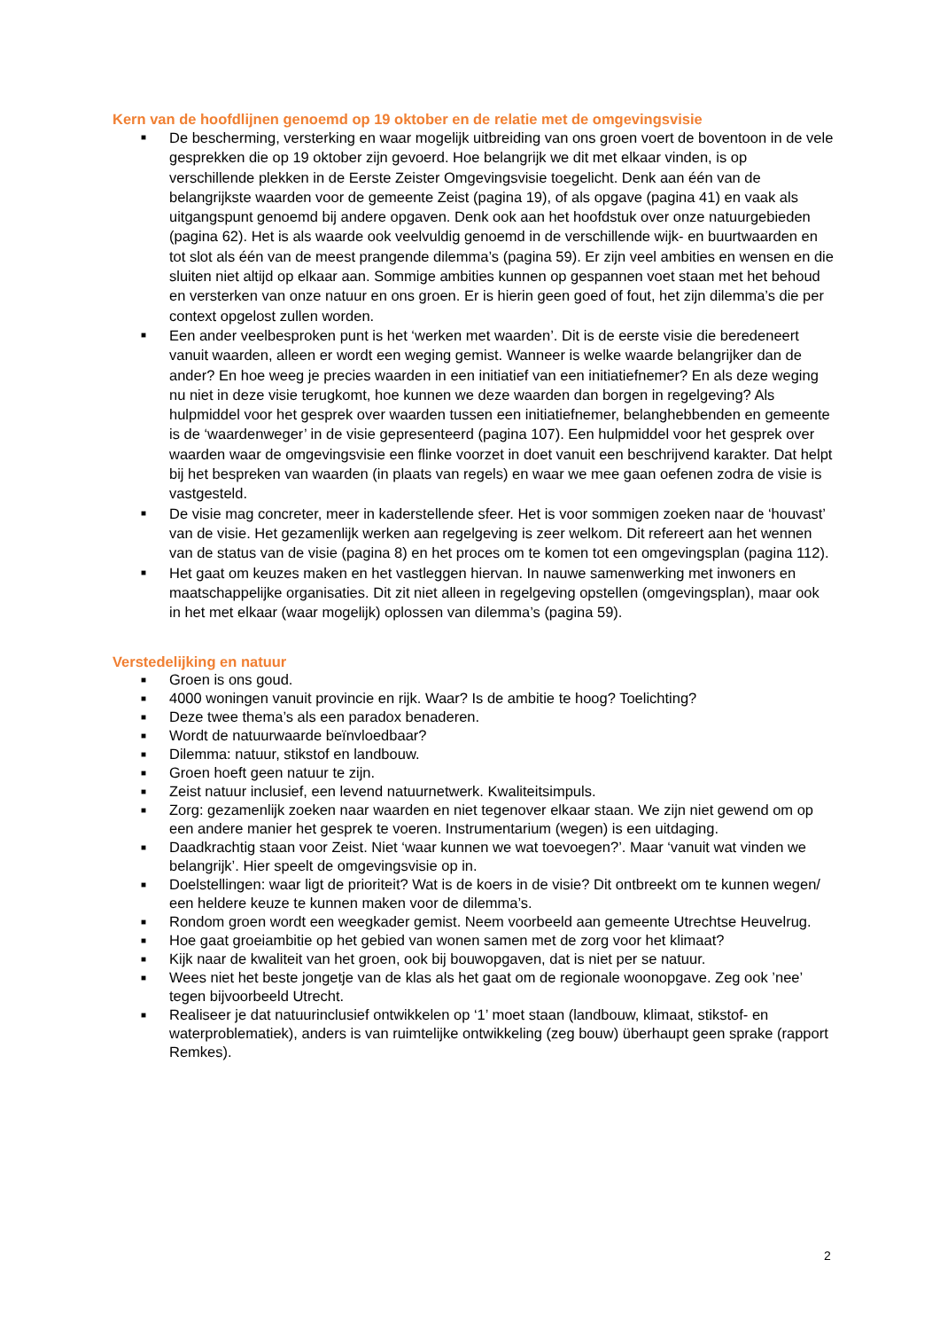Kern van de hoofdlijnen genoemd op 19 oktober en de relatie met de omgevingsvisie
■ De bescherming, versterking en waar mogelijk uitbreiding van ons groen voert de boventoon in de vele gesprekken die op 19 oktober zijn gevoerd. Hoe belangrijk we dit met elkaar vinden, is op verschillende plekken in de Eerste Zeister Omgevingsvisie toegelicht. Denk aan één van de belangrijkste waarden voor de gemeente Zeist (pagina 19), of als opgave (pagina 41) en vaak als uitgangspunt genoemd bij andere opgaven. Denk ook aan het hoofdstuk over onze natuurgebieden (pagina 62). Het is als waarde ook veelvuldig genoemd in de verschillende wijk- en buurtwaarden en tot slot als één van de meest prangende dilemma’s (pagina 59). Er zijn veel ambities en wensen en die sluiten niet altijd op elkaar aan. Sommige ambities kunnen op gespannen voet staan met het behoud en versterken van onze natuur en ons groen. Er is hierin geen goed of fout, het zijn dilemma’s die per context opgelost zullen worden.
■ Een ander veelbesproken punt is het ‘werken met waarden’. Dit is de eerste visie die beredeneert vanuit waarden, alleen er wordt een weging gemist. Wanneer is welke waarde belangrijker dan de ander? En hoe weeg je precies waarden in een initiatief van een initiatiefnemer? En als deze weging nu niet in deze visie terugkomt, hoe kunnen we deze waarden dan borgen in regelgeving? Als hulpmiddel voor het gesprek over waarden tussen een initiatiefnemer, belanghebbenden en gemeente is de ‘waardenweger’ in de visie gepresenteerd (pagina 107). Een hulpmiddel voor het gesprek over waarden waar de omgevingsvisie een flinke voorzet in doet vanuit een beschrijvend karakter. Dat helpt bij het bespreken van waarden (in plaats van regels) en waar we mee gaan oefenen zodra de visie is vastgesteld.
■ De visie mag concreter, meer in kaderstellende sfeer. Het is voor sommigen zoeken naar de ‘houvast’ van de visie. Het gezamenlijk werken aan regelgeving is zeer welkom. Dit refereert aan het wennen van de status van de visie (pagina 8) en het proces om te komen tot een omgevingsplan (pagina 112).
■ Het gaat om keuzes maken en het vastleggen hiervan. In nauwe samenwerking met inwoners en maatschappelijke organisaties. Dit zit niet alleen in regelgeving opstellen (omgevingsplan), maar ook in het met elkaar (waar mogelijk) oplossen van dilemma’s (pagina 59).
Verstedelijking en natuur
■ Groen is ons goud.
■ 4000 woningen vanuit provincie en rijk. Waar? Is de ambitie te hoog? Toelichting?
■ Deze twee thema’s als een paradox benaderen.
■ Wordt de natuurwaarde beïnvloedbaar?
■ Dilemma: natuur, stikstof en landbouw.
■ Groen hoeft geen natuur te zijn.
■ Zeist natuur inclusief, een levend natuurnetwerk. Kwaliteitsimpuls.
■ Zorg: gezamenlijk zoeken naar waarden en niet tegenover elkaar staan. We zijn niet gewend om op een andere manier het gesprek te voeren. Instrumentarium (wegen) is een uitdaging.
■ Daadkrachtig staan voor Zeist. Niet ‘waar kunnen we wat toevoegen?’. Maar ‘vanuit wat vinden we belangrijk’. Hier speelt de omgevingsvisie op in.
■ Doelstellingen: waar ligt de prioriteit? Wat is de koers in de visie? Dit ontbreekt om te kunnen wegen/ een heldere keuze te kunnen maken voor de dilemma’s.
■ Rondom groen wordt een weegkader gemist. Neem voorbeeld aan gemeente Utrechtse Heuvelrug.
■ Hoe gaat groeiambitie op het gebied van wonen samen met de zorg voor het klimaat?
■ Kijk naar de kwaliteit van het groen, ook bij bouwopgaven, dat is niet per se natuur.
■ Wees niet het beste jongetje van de klas als het gaat om de regionale woonopgave. Zeg ook ’nee’ tegen bijvoorbeeld Utrecht.
■ Realiseer je dat natuurinclusief ontwikkelen op ‘1’ moet staan (landbouw, klimaat, stikstof- en waterproblematiek), anders is van ruimtelijke ontwikkeling (zeg bouw) überhaupt geen sprake (rapport Remkes).
2